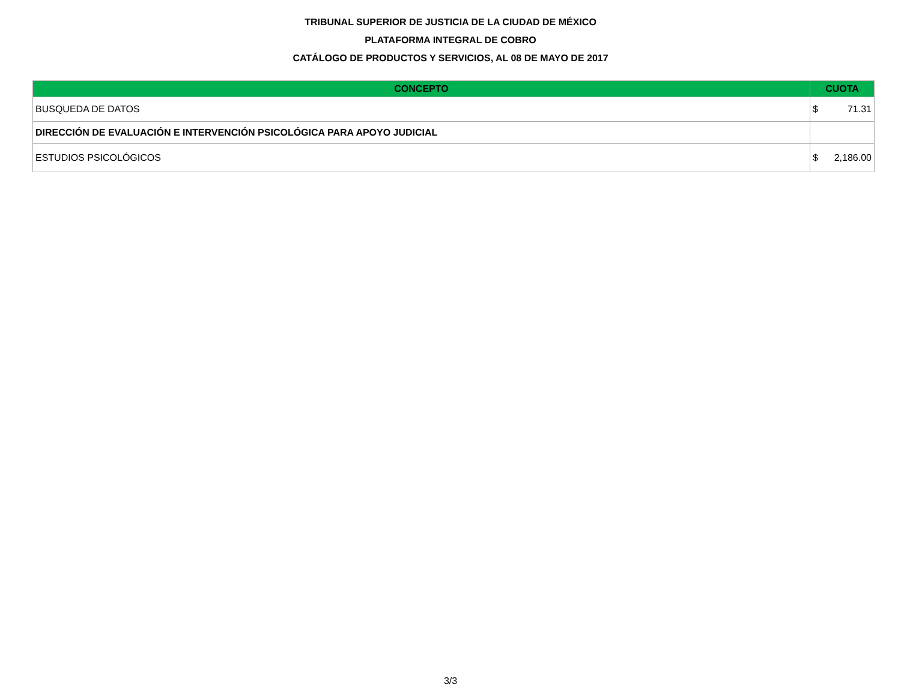TRIBUNAL SUPERIOR DE JUSTICIA DE LA CIUDAD DE MÉXICO
PLATAFORMA INTEGRAL DE COBRO
CATÁLOGO DE PRODUCTOS Y SERVICIOS, AL 08 DE MAYO DE 2017
| CONCEPTO | CUOTA |
| --- | --- |
| BUSQUEDA DE DATOS | $ 71.31 |
| DIRECCIÓN DE EVALUACIÓN E INTERVENCIÓN PSICOLÓGICA PARA APOYO JUDICIAL | |
| ESTUDIOS PSICOLÓGICOS | $ 2,186.00 |
3/3